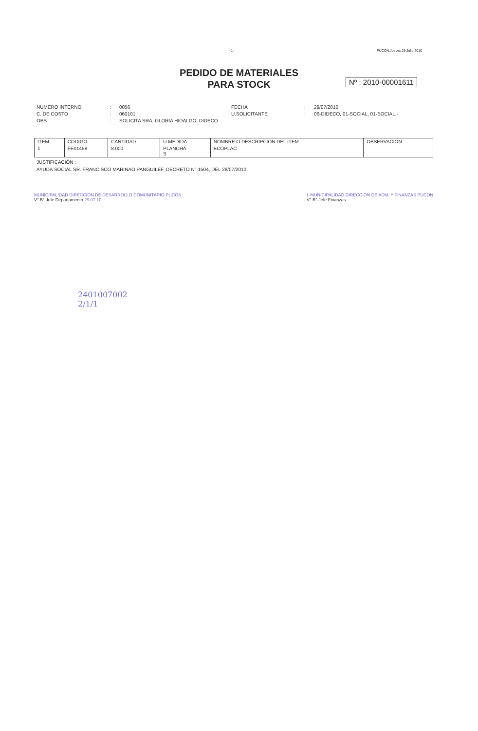- 1 - PUCON,Jueves 29 Julio 2010
PEDIDO DE MATERIALES
PARA STOCK
Nº : 2010-00001611
NUMERO INTERNO: 0056 FECHA: 29/07/2010 C. DE COSTO: 060101 U.SOLICITANTE: 06-DIDECO, 01-SOCIAL, 01-SOCIAL.- OBS: SOLICITA SRA. GLORIA HIDALGO, DIDECO
| ITEM | CODIGO | CANTIDAD | U.MEDIDA | NOMBRE O DESCRIPCION DEL ITEM | OBSERVACION |
| --- | --- | --- | --- | --- | --- |
| 1 | FE01458 | 8.000 | PLANCHA S | ECOPLAC | |
JUSTIFICACIÓN :
AYUDA SOCIAL SR. FRANCISCO MARINAO PANGUILEF, DECRETO N° 1504, DEL 28/07/2010
MUNICIPALIDAD DIRECCION DE DESARROLLO COMUNITARIO PUCON
V° B° Jefe Departamento 29.07.10
I. MUNICIPALIDAD DIRECCION DE ADM. Y FINANZAS PUCON
V° B° Jefe Finanzas
2401007002
2/1/1